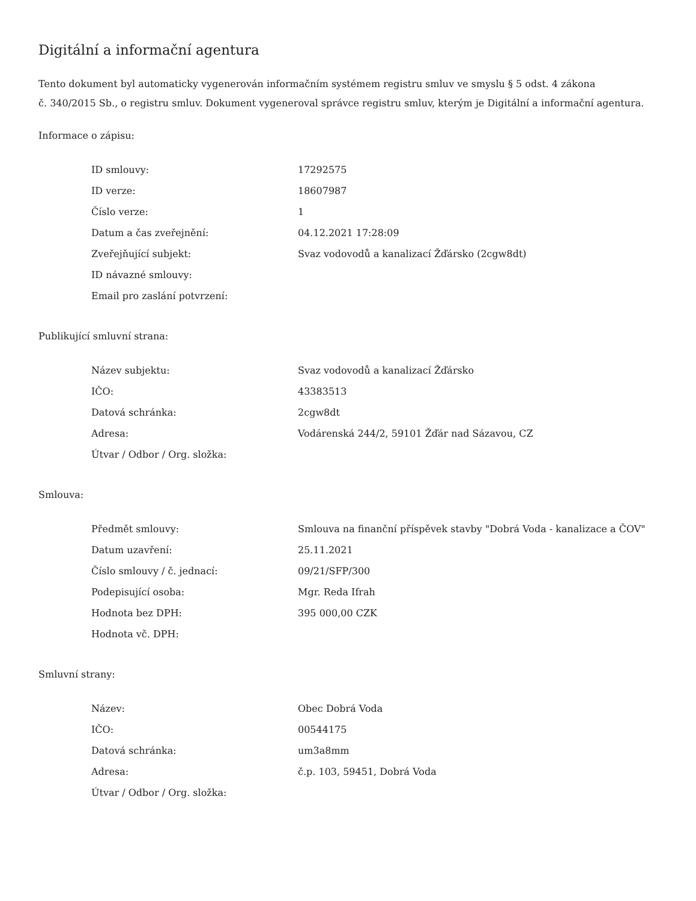Digitální a informační agentura
Tento dokument byl automaticky vygenerován informačním systémem registru smluv ve smyslu § 5 odst. 4 zákona
č. 340/2015 Sb., o registru smluv. Dokument vygeneroval správce registru smluv, kterým je Digitální a informační agentura.
Informace o zápisu:
| ID smlouvy: | 17292575 |
| ID verze: | 18607987 |
| Číslo verze: | 1 |
| Datum a čas zveřejnění: | 04.12.2021 17:28:09 |
| Zveřejňující subjekt: | Svaz vodovodů a kanalizací Žďársko (2cgw8dt) |
| ID návazné smlouvy: | |
| Email pro zaslání potvrzení: | |
Publikující smluvní strana:
| Název subjektu: | Svaz vodovodů a kanalizací Žďársko |
| IČO: | 43383513 |
| Datová schránka: | 2cgw8dt |
| Adresa: | Vodárenská 244/2, 59101 Žďár nad Sázavou, CZ |
| Útvar / Odbor / Org. složka: | |
Smlouva:
| Předmět smlouvy: | Smlouva na finanční příspěvek stavby "Dobrá Voda - kanalizace a ČOV" |
| Datum uzavření: | 25.11.2021 |
| Číslo smlouvy / č. jednací: | 09/21/SFP/300 |
| Podepisující osoba: | Mgr. Reda Ifrah |
| Hodnota bez DPH: | 395 000,00 CZK |
| Hodnota vč. DPH: | |
Smluvní strany:
| Název: | Obec Dobrá Voda |
| IČO: | 00544175 |
| Datová schránka: | um3a8mm |
| Adresa: | č.p. 103, 59451, Dobrá Voda |
| Útvar / Odbor / Org. složka: | |